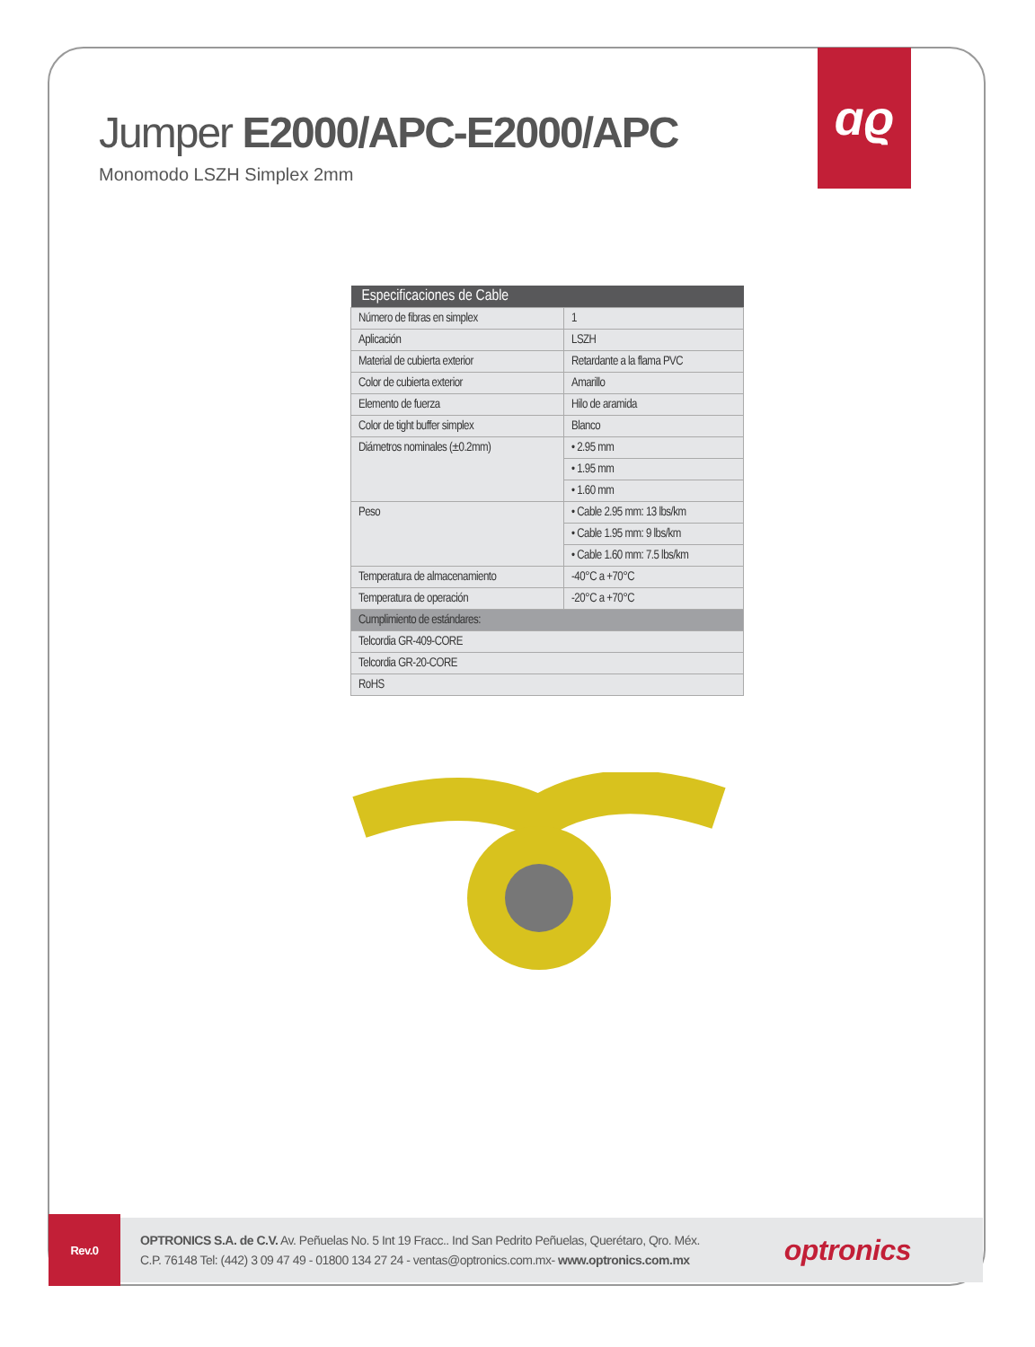ɑϱ
Jumper E2000/APC-E2000/APC
Monomodo LSZH Simplex 2mm
| Especificaciones de Cable | |
| --- | --- |
| Número de fibras en simplex | 1 |
| Aplicación | LSZH |
| Material de cubierta exterior | Retardante a la flama PVC |
| Color de cubierta exterior | Amarillo |
| Elemento de fuerza | Hilo de aramida |
| Color de tight buffer simplex | Blanco |
| Diámetros nominales (±0.2mm) | • 2.95 mm |
| | • 1.95 mm |
| | • 1.60 mm |
| Peso | • Cable 2.95 mm: 13 lbs/km |
| | • Cable 1.95 mm: 9 lbs/km |
| | • Cable 1.60 mm: 7.5 lbs/km |
| Temperatura de almacenamiento | -40°C a +70°C |
| Temperatura de operación | -20°C a +70°C |
| Cumplimiento de estándares: | |
| Telcordia GR-409-CORE | |
| Telcordia GR-20-CORE | |
| RoHS | |
Rev.0
OPTRONICS S.A. de C.V. Av. Peñuelas No. 5 Int 19 Fracc.. Ind San Pedrito Peñuelas, Querétaro, Qro. Méx.
C.P. 76148 Tel: (442) 3 09 47 49 - 01800 134 27 24 - ventas@optronics.com.mx- www.optronics.com.mx
optronics